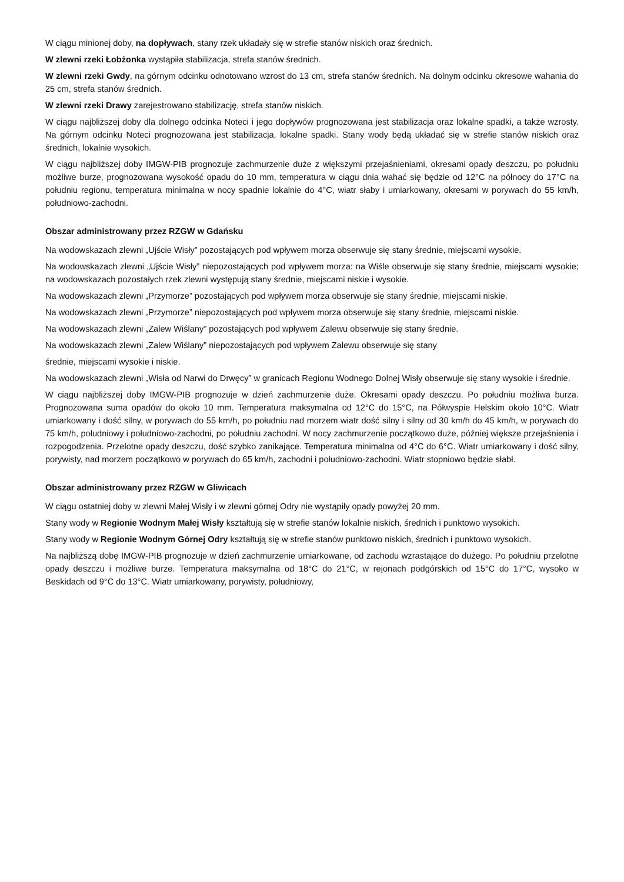W ciągu minionej doby, na dopływach, stany rzek układały się w strefie stanów niskich oraz średnich.
W zlewni rzeki Łobżonka wystąpiła stabilizacja, strefa stanów średnich.
W zlewni rzeki Gwdy, na górnym odcinku odnotowano wzrost do 13 cm, strefa stanów średnich. Na dolnym odcinku okresowe wahania do 25 cm, strefa stanów średnich.
W zlewni rzeki Drawy zarejestrowano stabilizację, strefa stanów niskich.
W ciągu najbliższej doby dla dolnego odcinka Noteci i jego dopływów prognozowana jest stabilizacja oraz lokalne spadki, a także wzrosty. Na górnym odcinku Noteci prognozowana jest stabilizacja, lokalne spadki. Stany wody będą układać się w strefie stanów niskich oraz średnich, lokalnie wysokich.
W ciągu najbliższej doby IMGW-PIB prognozuje zachmurzenie duże z większymi przejaśnieniami, okresami opady deszczu, po południu możliwe burze, prognozowana wysokość opadu do 10 mm, temperatura w ciągu dnia wahać się będzie od 12°C na północy do 17°C na południu regionu, temperatura minimalna w nocy spadnie lokalnie do 4°C, wiatr słaby i umiarkowany, okresami w porywach do 55 km/h, południowo-zachodni.
Obszar administrowany przez RZGW w Gdańsku
Na wodowskazach zlewni „Ujście Wisły” pozostających pod wpływem morza obserwuje się stany średnie, miejscami wysokie.
Na wodowskazach zlewni „Ujście Wisły” niepozostających pod wpływem morza: na Wiśle obserwuje się stany średnie, miejscami wysokie; na wodowskazach pozostałych rzek zlewni występują stany średnie, miejscami niskie i wysokie.
Na wodowskazach zlewni „Przymorze” pozostających pod wpływem morza obserwuje się stany średnie, miejscami niskie.
Na wodowskazach zlewni „Przymorze” niepozostających pod wpływem morza obserwuje się stany średnie, miejscami niskie.
Na wodowskazach zlewni „Zalew Wiślany” pozostających pod wpływem Zalewu obserwuje się stany średnie.
Na wodowskazach zlewni „Zalew Wiślany” niepozostających pod wpływem Zalewu obserwuje się stany
średnie, miejscami wysokie i niskie.
Na wodowskazach zlewni „Wisła od Narwi do Drwęcy” w granicach Regionu Wodnego Dolnej Wisły obserwuje się stany wysokie i średnie.
W ciągu najbliższej doby IMGW-PIB prognozuje w dzień zachmurzenie duże. Okresami opady deszczu. Po południu możliwa burza. Prognozowana suma opadów do około 10 mm. Temperatura maksymalna od 12°C do 15°C, na Półwyspie Helskim około 10°C. Wiatr umiarkowany i dość silny, w porywach do 55 km/h, po południu nad morzem wiatr dość silny i silny od 30 km/h do 45 km/h, w porywach do 75 km/h, południowy i południowo-zachodni, po południu zachodni. W nocy zachmurzenie początkowo duże, później większe przejaśnienia i rozpogodzenia. Przelotne opady deszczu, dość szybko zanikające. Temperatura minimalna od 4°C do 6°C. Wiatr umiarkowany i dość silny, porywisty, nad morzem początkowo w porywach do 65 km/h, zachodni i południowo-zachodni. Wiatr stopniowo będzie słabł.
Obszar administrowany przez RZGW w Gliwicach
W ciągu ostatniej doby w zlewni Małej Wisły i w zlewni górnej Odry nie wystąpiły opady powyżej 20 mm.
Stany wody w Regionie Wodnym Małej Wisły kształtują się w strefie stanów lokalnie niskich, średnich i punktowo wysokich.
Stany wody w Regionie Wodnym Górnej Odry kształtują się w strefie stanów punktowo niskich, średnich i punktowo wysokich.
Na najbliższą dobę IMGW-PIB prognozuje w dzień zachmurzenie umiarkowane, od zachodu wzrastające do dużego. Po południu przelotne opady deszczu i możliwe burze. Temperatura maksymalna od 18°C do 21°C, w rejonach podgórskich od 15°C do 17°C, wysoko w Beskidach od 9°C do 13°C. Wiatr umiarkowany, porywisty, południowy,